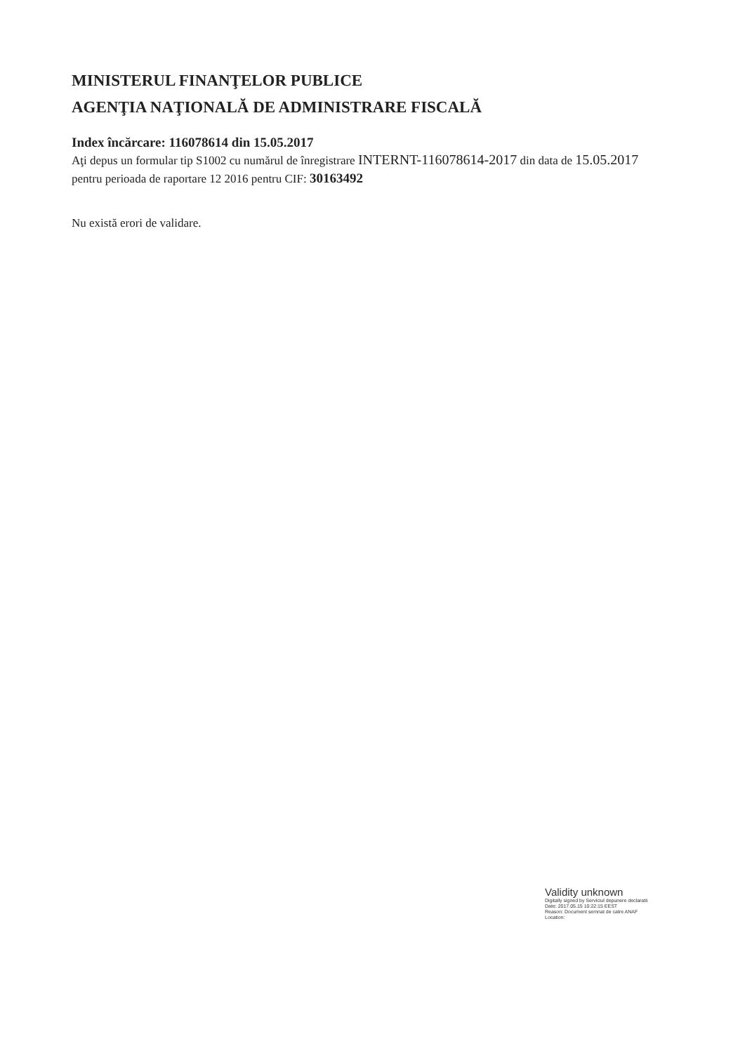MINISTERUL FINANŢELOR PUBLICE
AGENŢIA NAŢIONALĂ DE ADMINISTRARE FISCALĂ
Index încărcare: 116078614 din 15.05.2017
Aţi depus un formular tip S1002 cu numărul de înregistrare INTERNT-116078614-2017 din data de 15.05.2017 pentru perioada de raportare 12 2016 pentru CIF: 30163492
Nu există erori de validare.
Validity unknown
Digitally signed by Serviciul depunere declaratii
Date: 2017.05.15 10:22:15 EEST
Reason: Document semnat de catre ANAF
Location: